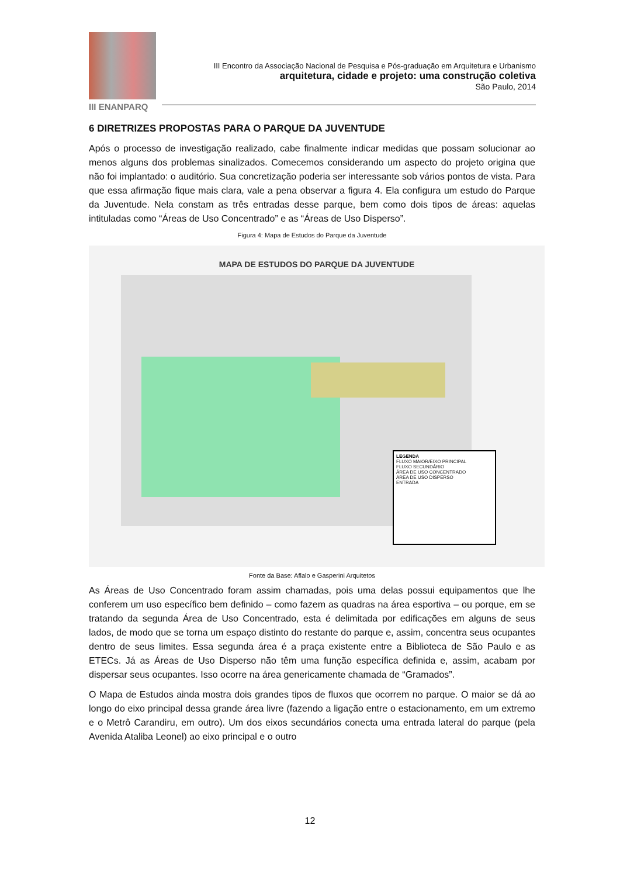III ENANPARQ
III Encontro da Associação Nacional de Pesquisa e Pós-graduação em Arquitetura e Urbanismo
arquitetura, cidade e projeto: uma construção coletiva
São Paulo, 2014
6 DIRETRIZES PROPOSTAS PARA O PARQUE DA JUVENTUDE
Após o processo de investigação realizado, cabe finalmente indicar medidas que possam solucionar ao menos alguns dos problemas sinalizados. Comecemos considerando um aspecto do projeto origina que não foi implantado: o auditório. Sua concretização poderia ser interessante sob vários pontos de vista. Para que essa afirmação fique mais clara, vale a pena observar a figura 4. Ela configura um estudo do Parque da Juventude. Nela constam as três entradas desse parque, bem como dois tipos de áreas: aquelas intituladas como “Áreas de Uso Concentrado” e as “Áreas de Uso Disperso”.
Figura 4: Mapa de Estudos do Parque da Juventude
MAPA DE ESTUDOS DO PARQUE DA JUVENTUDE
LEGENDA
FLUXO MAIOR/EIXO PRINCIPAL
FLUXO SECUNDÁRIO
ÁREA DE USO CONCENTRADO
ÁREA DE USO DISPERSO
ENTRADA
Fonte da Base: Aflalo e Gasperini Arquitetos
As Áreas de Uso Concentrado foram assim chamadas, pois uma delas possui equipamentos que lhe conferem um uso específico bem definido – como fazem as quadras na área esportiva – ou porque, em se tratando da segunda Área de Uso Concentrado, esta é delimitada por edificações em alguns de seus lados, de modo que se torna um espaço distinto do restante do parque e, assim, concentra seus ocupantes dentro de seus limites. Essa segunda área é a praça existente entre a Biblioteca de São Paulo e as ETECs. Já as Áreas de Uso Disperso não têm uma função específica definida e, assim, acabam por dispersar seus ocupantes. Isso ocorre na área genericamente chamada de “Gramados”.
O Mapa de Estudos ainda mostra dois grandes tipos de fluxos que ocorrem no parque. O maior se dá ao longo do eixo principal dessa grande área livre (fazendo a ligação entre o estacionamento, em um extremo e o Metrô Carandiru, em outro). Um dos eixos secundários conecta uma entrada lateral do parque (pela Avenida Ataliba Leonel) ao eixo principal e o outro
12